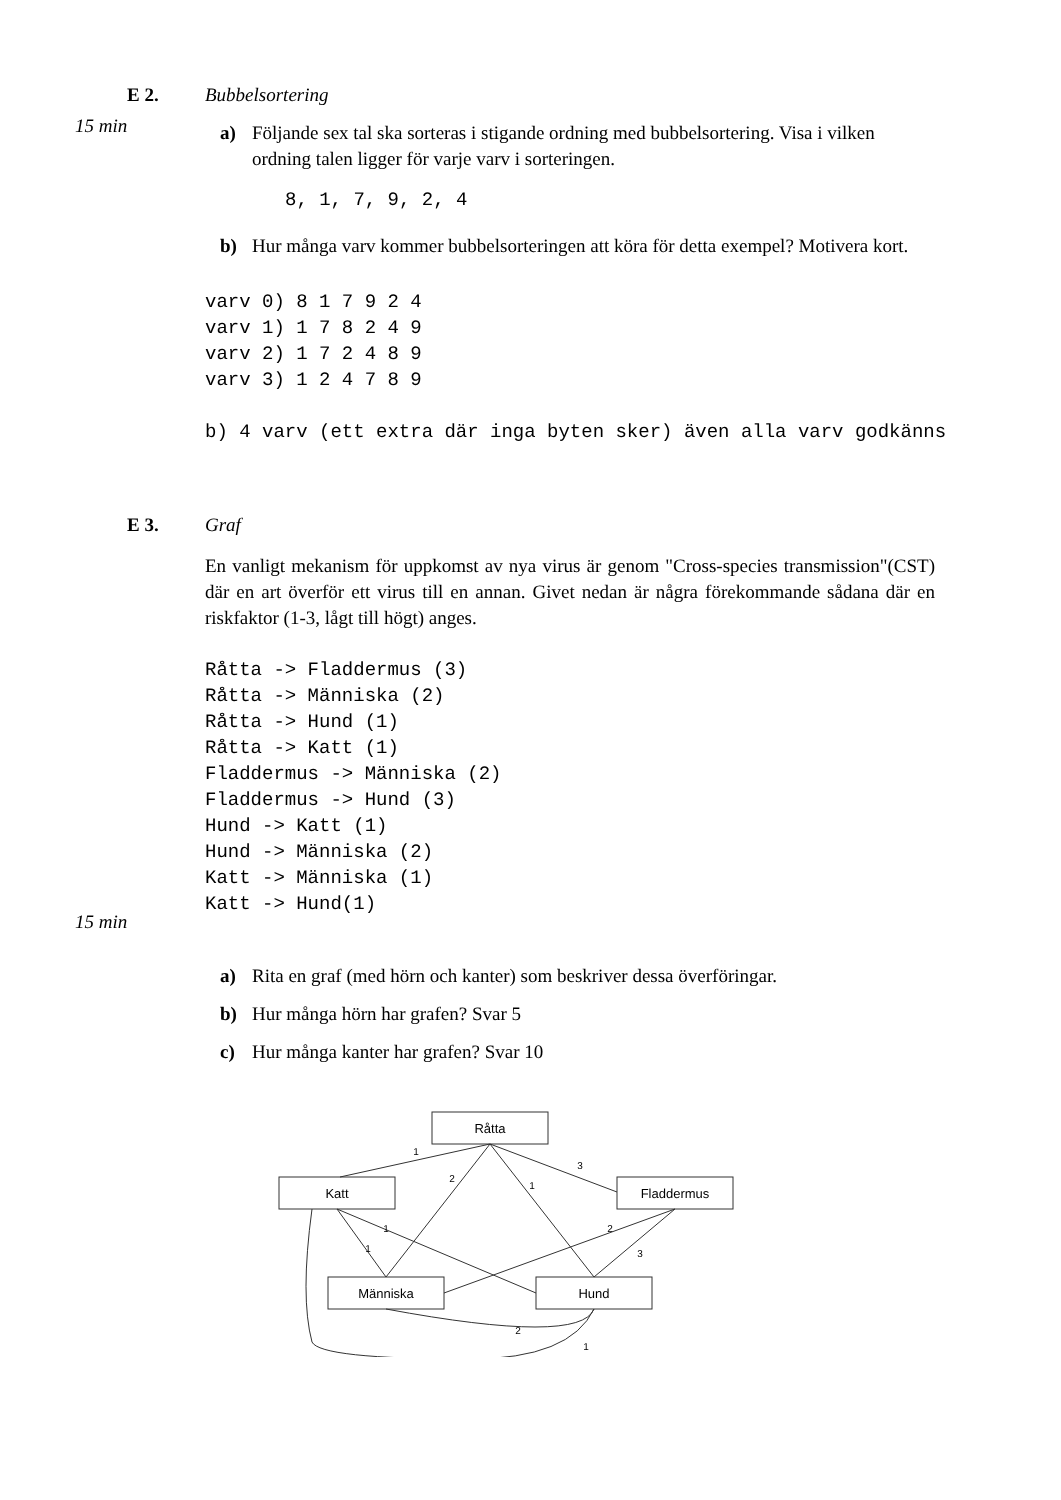E 2. Bubbelsortering
15 min
a) Följande sex tal ska sorteras i stigande ordning med bubbelsortering. Visa i vilken ordning talen ligger för varje varv i sorteringen.
8, 1, 7, 9, 2, 4
b) Hur många varv kommer bubbelsorteringen att köra för detta exempel? Motivera kort.
varv 0) 8 1 7 9 2 4
varv 1) 1 7 8 2 4 9
varv 2) 1 7 2 4 8 9
varv 3) 1 2 4 7 8 9
b) 4 varv (ett extra där inga byten sker) även alla varv godkänns
E 3. Graf
En vanligt mekanism för uppkomst av nya virus är genom "Cross-species transmission"(CST) där en art överför ett virus till en annan. Givet nedan är några förekommande sådana där en riskfaktor (1-3, lågt till högt) anges.
Råtta -> Fladdermus (3)
Råtta -> Människa (2)
Råtta -> Hund (1)
Råtta -> Katt (1)
Fladdermus -> Människa (2)
Fladdermus -> Hund (3)
Hund -> Katt (1)
Hund -> Människa (2)
Katt -> Människa (1)
Katt -> Hund(1)
15 min
a) Rita en graf (med hörn och kanter) som beskriver dessa överföringar.
b) Hur många hörn har grafen? Svar 5
c) Hur många kanter har grafen? Svar 10
Råtta
Katt
Fladdermus
Människa
Hund
1
2
1
3
1
1
2
3
2
1